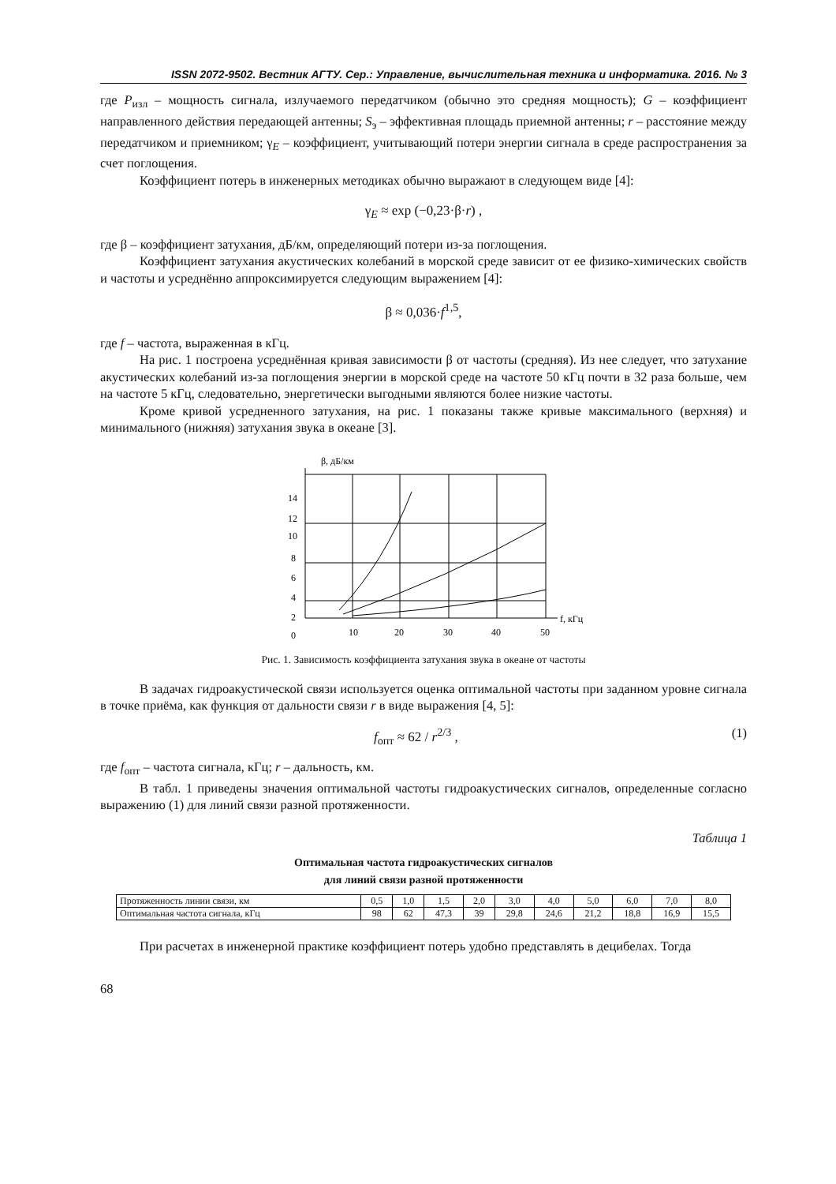ISSN 2072-9502. Вестник АГТУ. Сер.: Управление, вычислительная техника и информатика. 2016. № 3
где P<sub>изл</sub> – мощность сигнала, излучаемого передатчиком (обычно это средняя мощность); G – коэффициент направленного действия передающей антенны; S<sub>э</sub> – эффективная площадь приемной антенны; r – расстояние между передатчиком и приемником; γ<sub>E</sub> – коэффициент, учитывающий потери энергии сигнала в среде распространения за счет поглощения.
Коэффициент потерь в инженерных методиках обычно выражают в следующем виде [4]:
γ<sub>E</sub> ≈ exp (−0,23·β·r) ,
где β – коэффициент затухания, дБ/км, определяющий потери из-за поглощения.
Коэффициент затухания акустических колебаний в морской среде зависит от ее физико-химических свойств и частоты и усреднённо аппроксимируется следующим выражением [4]:
β ≈ 0,036·f<sup>1,5</sup>,
где f – частота, выраженная в кГц.
На рис. 1 построена усреднённая кривая зависимости β от частоты (средняя). Из нее следует, что затухание акустических колебаний из-за поглощения энергии в морской среде на частоте 50 кГц почти в 32 раза больше, чем на частоте 5 кГц, следовательно, энергетически выгодными являются более низкие частоты.
Кроме кривой усредненного затухания, на рис. 1 показаны также кривые максимального (верхняя) и минимального (нижняя) затухания звука в океане [3].
β, дБ/км
14
12
10
8
6
4
2
0
10
20
30
40
50
f, кГц
Рис. 1. Зависимость коэффициента затухания звука в океане от частоты
В задачах гидроакустической связи используется оценка оптимальной частоты при заданном уровне сигнала в точке приёма, как функция от дальности связи r в виде выражения [4, 5]:
f<sub>опт</sub> ≈ 62 / r<sup>2/3</sup> , (1)
где f<sub>опт</sub> – частота сигнала, кГц; r – дальность, км.
В табл. 1 приведены значения оптимальной частоты гидроакустических сигналов, определенные согласно выражению (1) для линий связи разной протяженности.
Таблица 1
Оптимальная частота гидроакустических сигналов
для линий связи разной протяженности
| Протяженность линии связи, км | 0,5 | 1,0 | 1,5 | 2,0 | 3,0 | 4,0 | 5,0 | 6,0 | 7,0 | 8,0 |
| Оптимальная частота сигнала, кГц | 98 | 62 | 47,3 | 39 | 29,8 | 24,6 | 21,2 | 18,8 | 16,9 | 15,5 |
При расчетах в инженерной практике коэффициент потерь удобно представлять в децибелах. Тогда
68